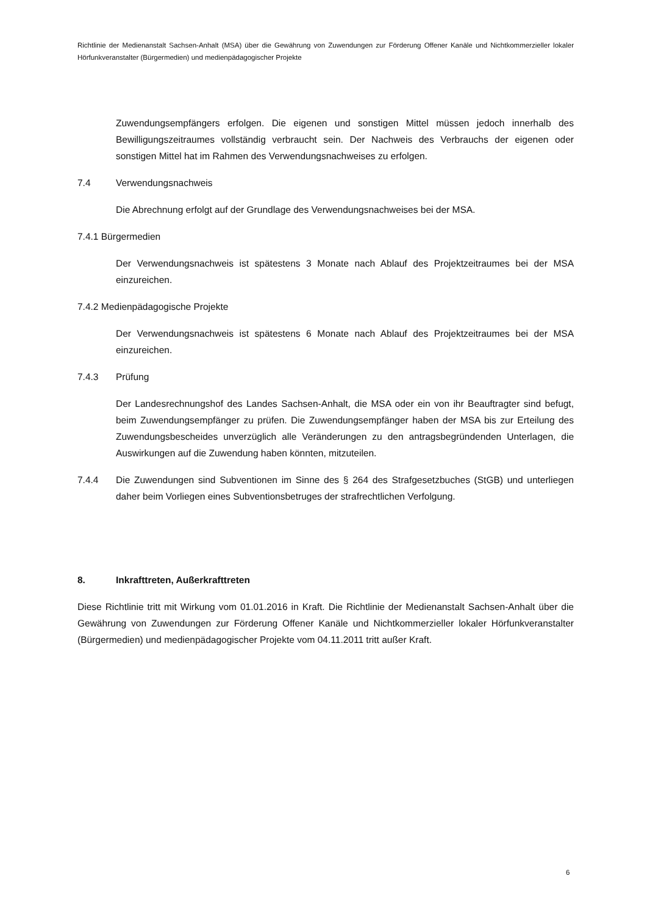Richtlinie der Medienanstalt Sachsen-Anhalt (MSA) über die Gewährung von Zuwendungen zur Förderung Offener Kanäle und Nichtkommerzieller lokaler Hörfunkveranstalter (Bürgermedien) und medienpädagogischer Projekte
Zuwendungsempfängers erfolgen. Die eigenen und sonstigen Mittel müssen jedoch innerhalb des Bewilligungszeitraumes vollständig verbraucht sein. Der Nachweis des Verbrauchs der eigenen oder sonstigen Mittel hat im Rahmen des Verwendungsnachweises zu erfolgen.
7.4 Verwendungsnachweis
Die Abrechnung erfolgt auf der Grundlage des Verwendungsnachweises bei der MSA.
7.4.1 Bürgermedien
Der Verwendungsnachweis ist spätestens 3 Monate nach Ablauf des Projektzeitraumes bei der MSA einzureichen.
7.4.2 Medienpädagogische Projekte
Der Verwendungsnachweis ist spätestens 6 Monate nach Ablauf des Projektzeitraumes bei der MSA einzureichen.
7.4.3 Prüfung
Der Landesrechnungshof des Landes Sachsen-Anhalt, die MSA oder ein von ihr Beauftragter sind befugt, beim Zuwendungsempfänger zu prüfen. Die Zuwendungsempfänger haben der MSA bis zur Erteilung des Zuwendungsbescheides unverzüglich alle Veränderungen zu den antragsbegründenden Unterlagen, die Auswirkungen auf die Zuwendung haben könnten, mitzuteilen.
7.4.4 Die Zuwendungen sind Subventionen im Sinne des § 264 des Strafgesetzbuches (StGB) und unterliegen daher beim Vorliegen eines Subventionsbetruges der strafrechtlichen Verfolgung.
8. Inkrafttreten, Außerkrafttreten
Diese Richtlinie tritt mit Wirkung vom 01.01.2016 in Kraft. Die Richtlinie der Medienanstalt Sachsen-Anhalt über die Gewährung von Zuwendungen zur Förderung Offener Kanäle und Nichtkommerzieller lokaler Hörfunkveranstalter (Bürgermedien) und medienpädagogischer Projekte vom 04.11.2011 tritt außer Kraft.
6